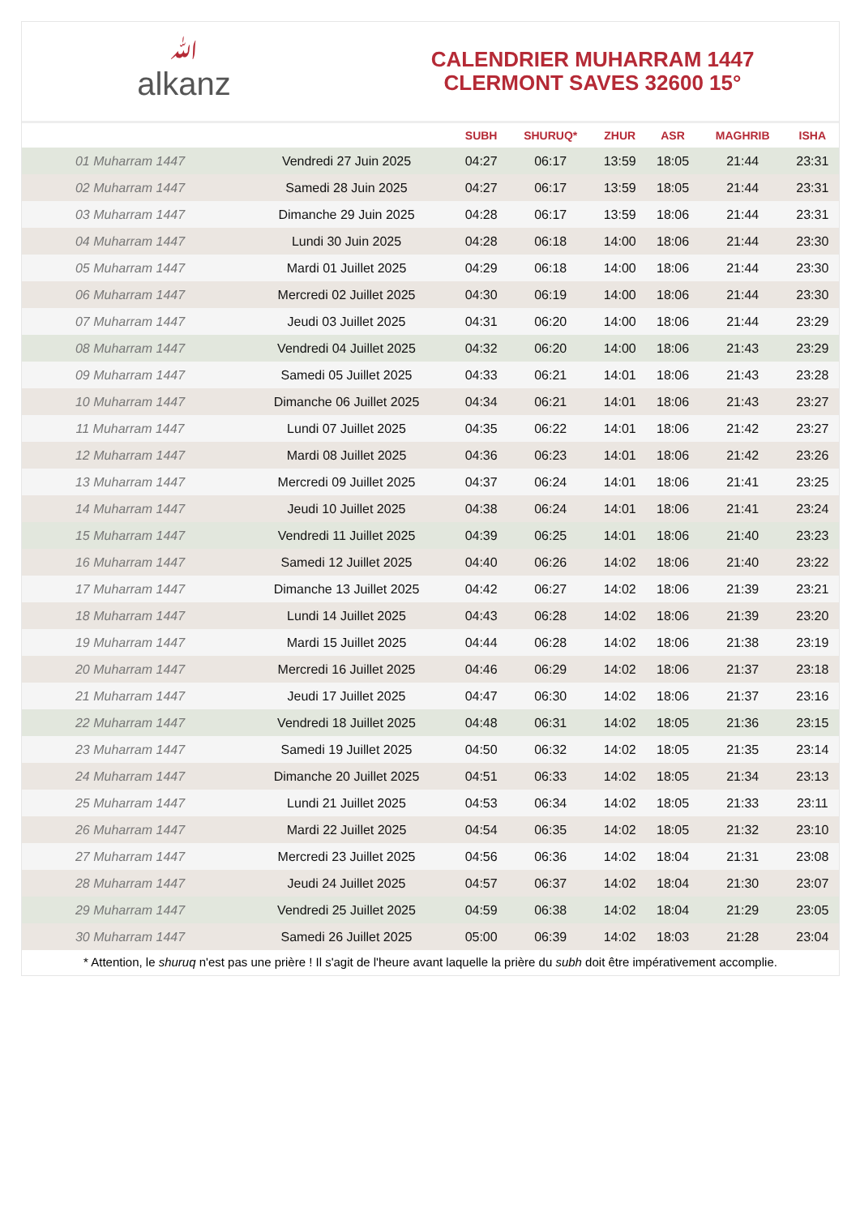ﷲalkanz
CALENDRIER MUHARRAM 1447
CLERMONT SAVES 32600 15°
| | | SUBH | SHURUQ* | ZHUR | ASR | MAGHRIB | ISHA |
| --- | --- | --- | --- | --- | --- | --- | --- |
| 01 Muharram 1447 | Vendredi 27 Juin 2025 | 04:27 | 06:17 | 13:59 | 18:05 | 21:44 | 23:31 |
| 02 Muharram 1447 | Samedi 28 Juin 2025 | 04:27 | 06:17 | 13:59 | 18:05 | 21:44 | 23:31 |
| 03 Muharram 1447 | Dimanche 29 Juin 2025 | 04:28 | 06:17 | 13:59 | 18:06 | 21:44 | 23:31 |
| 04 Muharram 1447 | Lundi 30 Juin 2025 | 04:28 | 06:18 | 14:00 | 18:06 | 21:44 | 23:30 |
| 05 Muharram 1447 | Mardi 01 Juillet 2025 | 04:29 | 06:18 | 14:00 | 18:06 | 21:44 | 23:30 |
| 06 Muharram 1447 | Mercredi 02 Juillet 2025 | 04:30 | 06:19 | 14:00 | 18:06 | 21:44 | 23:30 |
| 07 Muharram 1447 | Jeudi 03 Juillet 2025 | 04:31 | 06:20 | 14:00 | 18:06 | 21:44 | 23:29 |
| 08 Muharram 1447 | Vendredi 04 Juillet 2025 | 04:32 | 06:20 | 14:00 | 18:06 | 21:43 | 23:29 |
| 09 Muharram 1447 | Samedi 05 Juillet 2025 | 04:33 | 06:21 | 14:01 | 18:06 | 21:43 | 23:28 |
| 10 Muharram 1447 | Dimanche 06 Juillet 2025 | 04:34 | 06:21 | 14:01 | 18:06 | 21:43 | 23:27 |
| 11 Muharram 1447 | Lundi 07 Juillet 2025 | 04:35 | 06:22 | 14:01 | 18:06 | 21:42 | 23:27 |
| 12 Muharram 1447 | Mardi 08 Juillet 2025 | 04:36 | 06:23 | 14:01 | 18:06 | 21:42 | 23:26 |
| 13 Muharram 1447 | Mercredi 09 Juillet 2025 | 04:37 | 06:24 | 14:01 | 18:06 | 21:41 | 23:25 |
| 14 Muharram 1447 | Jeudi 10 Juillet 2025 | 04:38 | 06:24 | 14:01 | 18:06 | 21:41 | 23:24 |
| 15 Muharram 1447 | Vendredi 11 Juillet 2025 | 04:39 | 06:25 | 14:01 | 18:06 | 21:40 | 23:23 |
| 16 Muharram 1447 | Samedi 12 Juillet 2025 | 04:40 | 06:26 | 14:02 | 18:06 | 21:40 | 23:22 |
| 17 Muharram 1447 | Dimanche 13 Juillet 2025 | 04:42 | 06:27 | 14:02 | 18:06 | 21:39 | 23:21 |
| 18 Muharram 1447 | Lundi 14 Juillet 2025 | 04:43 | 06:28 | 14:02 | 18:06 | 21:39 | 23:20 |
| 19 Muharram 1447 | Mardi 15 Juillet 2025 | 04:44 | 06:28 | 14:02 | 18:06 | 21:38 | 23:19 |
| 20 Muharram 1447 | Mercredi 16 Juillet 2025 | 04:46 | 06:29 | 14:02 | 18:06 | 21:37 | 23:18 |
| 21 Muharram 1447 | Jeudi 17 Juillet 2025 | 04:47 | 06:30 | 14:02 | 18:06 | 21:37 | 23:16 |
| 22 Muharram 1447 | Vendredi 18 Juillet 2025 | 04:48 | 06:31 | 14:02 | 18:05 | 21:36 | 23:15 |
| 23 Muharram 1447 | Samedi 19 Juillet 2025 | 04:50 | 06:32 | 14:02 | 18:05 | 21:35 | 23:14 |
| 24 Muharram 1447 | Dimanche 20 Juillet 2025 | 04:51 | 06:33 | 14:02 | 18:05 | 21:34 | 23:13 |
| 25 Muharram 1447 | Lundi 21 Juillet 2025 | 04:53 | 06:34 | 14:02 | 18:05 | 21:33 | 23:11 |
| 26 Muharram 1447 | Mardi 22 Juillet 2025 | 04:54 | 06:35 | 14:02 | 18:05 | 21:32 | 23:10 |
| 27 Muharram 1447 | Mercredi 23 Juillet 2025 | 04:56 | 06:36 | 14:02 | 18:04 | 21:31 | 23:08 |
| 28 Muharram 1447 | Jeudi 24 Juillet 2025 | 04:57 | 06:37 | 14:02 | 18:04 | 21:30 | 23:07 |
| 29 Muharram 1447 | Vendredi 25 Juillet 2025 | 04:59 | 06:38 | 14:02 | 18:04 | 21:29 | 23:05 |
| 30 Muharram 1447 | Samedi 26 Juillet 2025 | 05:00 | 06:39 | 14:02 | 18:03 | 21:28 | 23:04 |
* Attention, le shuruq n'est pas une prière ! Il s'agit de l'heure avant laquelle la prière du subh doit être impérativement accomplie.